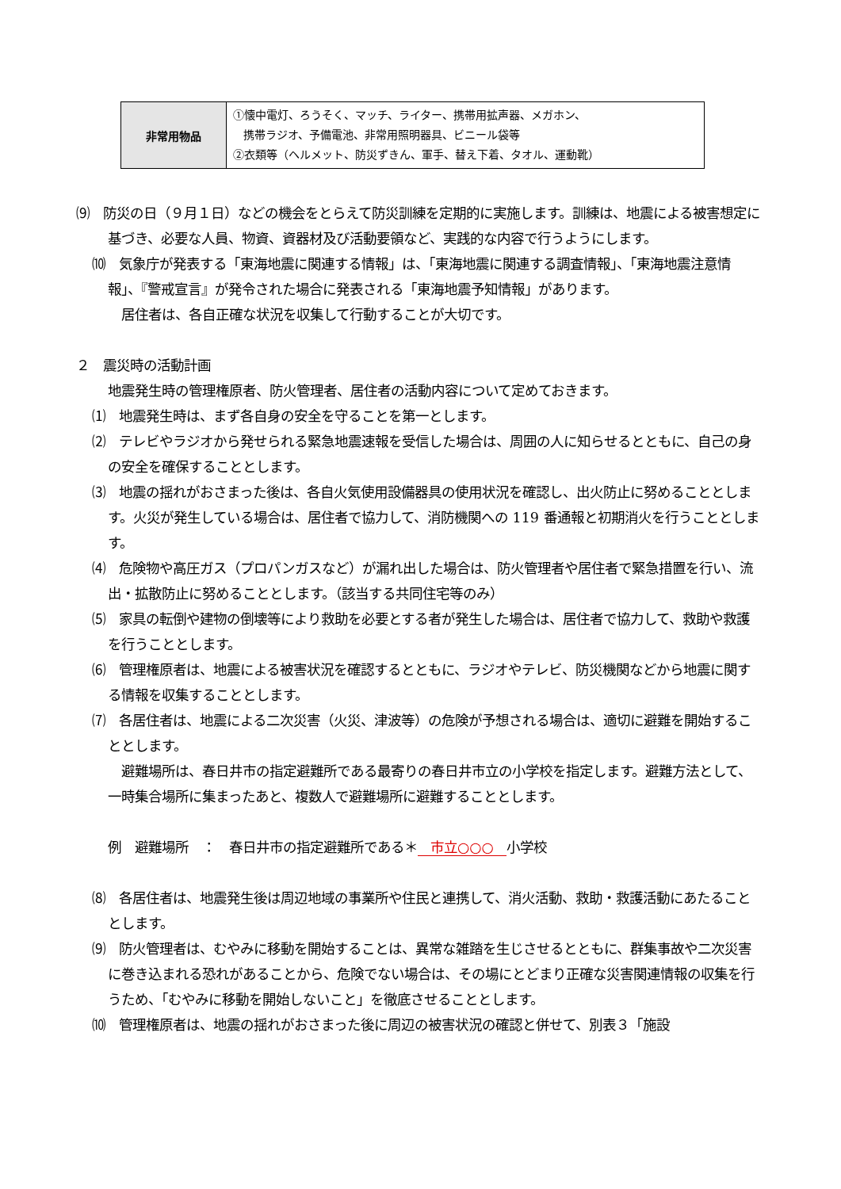| 非常用物品 | ①懐中電灯、ろうそく、マッチ、ライター、携帯用拡声器、メガホン、 携帯ラジオ、予備電池、非常用照明器具、ビニール袋等 ②衣類等（ヘルメット、防災ずきん、軍手、替え下着、タオル、運動靴） |
⑼　防災の日（９月１日）などの機会をとらえて防災訓練を定期的に実施します。訓練は、地震による被害想定に基づき、必要な人員、物資、資器材及び活動要領など、実践的な内容で行うようにします。
⑽　気象庁が発表する「東海地震に関連する情報」は、「東海地震に関連する調査情報」、「東海地震注意情報」、『警戒宣言』が発令された場合に発表される「東海地震予知情報」があります。
　居住者は、各自正確な状況を収集して行動することが大切です。
２　震災時の活動計画
地震発生時の管理権原者、防火管理者、居住者の活動内容について定めておきます。
⑴　地震発生時は、まず各自身の安全を守ることを第一とします。
⑵　テレビやラジオから発せられる緊急地震速報を受信した場合は、周囲の人に知らせるとともに、自己の身の安全を確保することとします。
⑶　地震の揺れがおさまった後は、各自火気使用設備器具の使用状況を確認し、出火防止に努めることとします。火災が発生している場合は、居住者で協力して、消防機関への 119 番通報と初期消火を行うこととします。
⑷　危険物や高圧ガス（プロパンガスなど）が漏れ出した場合は、防火管理者や居住者で緊急措置を行い、流出・拡散防止に努めることとします。（該当する共同住宅等のみ）
⑸　家具の転倒や建物の倒壊等により救助を必要とする者が発生した場合は、居住者で協力して、救助や救護を行うこととします。
⑹　管理権原者は、地震による被害状況を確認するとともに、ラジオやテレビ、防災機関などから地震に関する情報を収集することとします。
⑺　各居住者は、地震による二次災害（火災、津波等）の危険が予想される場合は、適切に避難を開始することとします。
　避難場所は、春日井市の指定避難所である最寄りの春日井市立の小学校を指定します。避難方法として、一時集合場所に集まったあと、複数人で避難場所に避難することとします。
例　避難場所　：　春日井市の指定避難所である＊ 市立○○○ 小学校
⑻　各居住者は、地震発生後は周辺地域の事業所や住民と連携して、消火活動、救助・救護活動にあたることとします。
⑼　防火管理者は、むやみに移動を開始することは、異常な雑踏を生じさせるとともに、群集事故や二次災害に巻き込まれる恐れがあることから、危険でない場合は、その場にとどまり正確な災害関連情報の収集を行うため、「むやみに移動を開始しないこと」を徹底させることとします。
⑽　管理権原者は、地震の揺れがおさまった後に周辺の被害状況の確認と併せて、別表３「施設